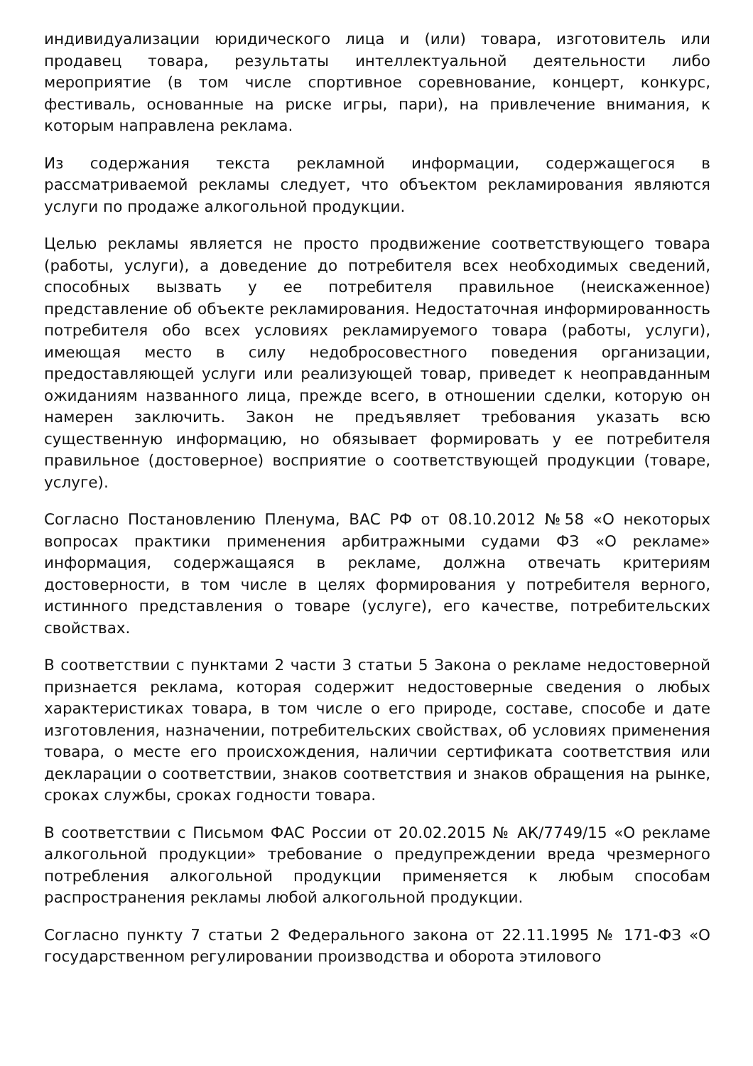индивидуализации юридического лица и (или) товара, изготовитель или продавец товара, результаты интеллектуальной деятельности либо мероприятие (в том числе спортивное соревнование, концерт, конкурс, фестиваль, основанные на риске игры, пари), на привлечение внимания, к которым направлена реклама.
Из содержания текста рекламной информации, содержащегося в рассматриваемой рекламы следует, что объектом рекламирования являются услуги по продаже алкогольной продукции.
Целью рекламы является не просто продвижение соответствующего товара (работы, услуги), а доведение до потребителя всех необходимых сведений, способных вызвать у ее потребителя правильное (неискаженное) представление об объекте рекламирования. Недостаточная информированность потребителя обо всех условиях рекламируемого товара (работы, услуги), имеющая место в силу недобросовестного поведения организации, предоставляющей услуги или реализующей товар, приведет к неоправданным ожиданиям названного лица, прежде всего, в отношении сделки, которую он намерен заключить. Закон не предъявляет требования указать всю существенную информацию, но обязывает формировать у ее потребителя правильное (достоверное) восприятие о соответствующей продукции (товаре, услуге).
Согласно Постановлению Пленума, ВАС РФ от 08.10.2012 №58 «О некоторых вопросах практики применения арбитражными судами ФЗ «О рекламе» информация, содержащаяся в рекламе, должна отвечать критериям достоверности, в том числе в целях формирования у потребителя верного, истинного представления о товаре (услуге), его качестве, потребительских свойствах.
В соответствии с пунктами 2 части 3 статьи 5 Закона о рекламе недостоверной признается реклама, которая содержит недостоверные сведения о любых характеристиках товара, в том числе о его природе, составе, способе и дате изготовления, назначении, потребительских свойствах, об условиях применения товара, о месте его происхождения, наличии сертификата соответствия или декларации о соответствии, знаков соответствия и знаков обращения на рынке, сроках службы, сроках годности товара.
В соответствии с Письмом ФАС России от 20.02.2015 № АК/7749/15 «О рекламе алкогольной продукции» требование о предупреждении вреда чрезмерного потребления алкогольной продукции применяется к любым способам распространения рекламы любой алкогольной продукции.
Согласно пункту 7 статьи 2 Федерального закона от 22.11.1995 № 171-ФЗ «О государственном регулировании производства и оборота этилового